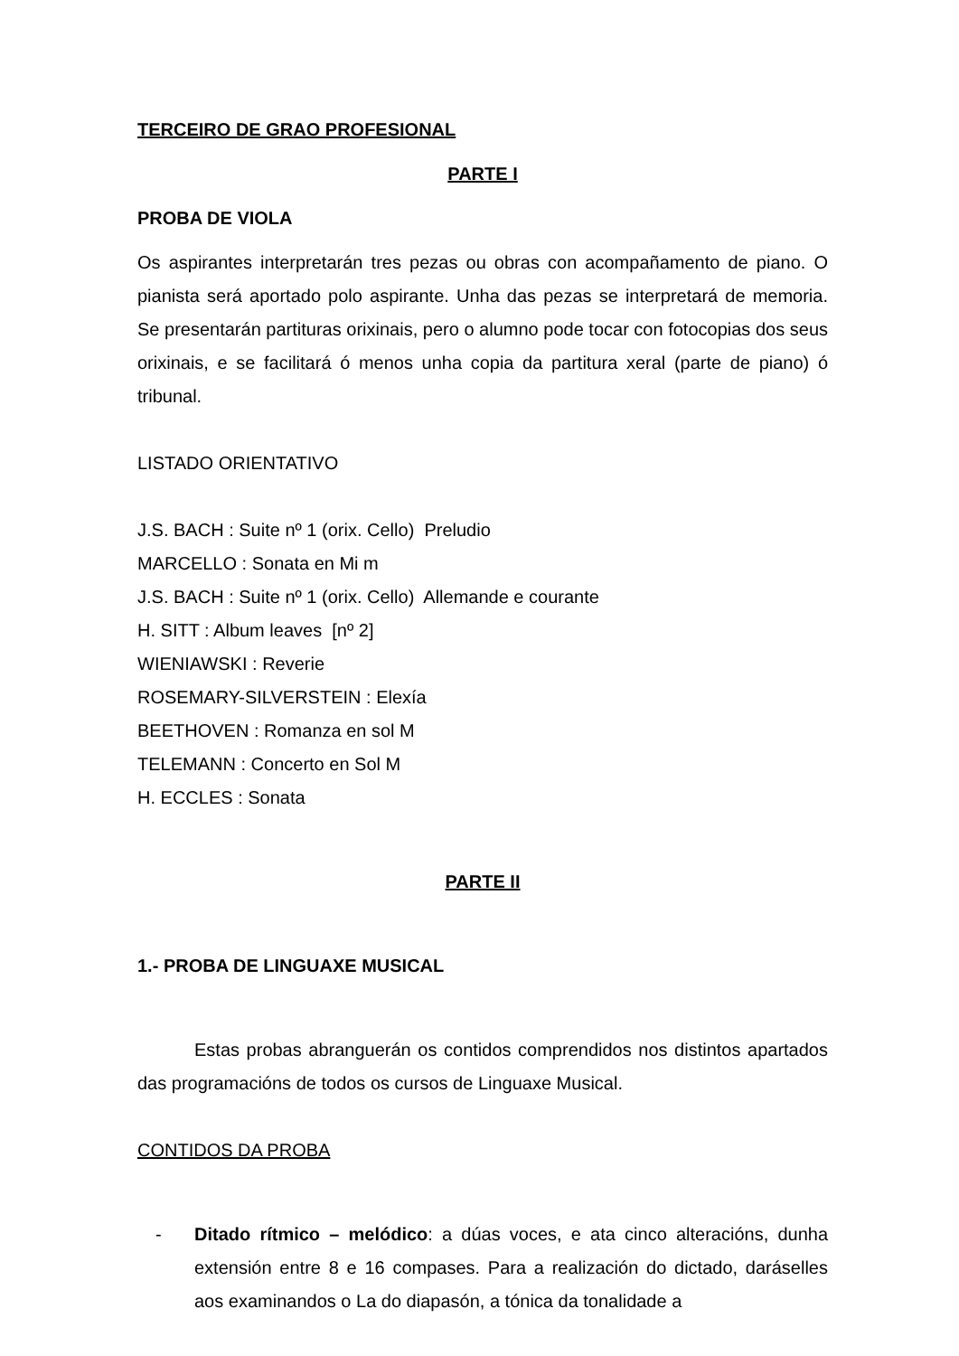TERCEIRO DE GRAO PROFESIONAL
PARTE I
PROBA DE VIOLA
Os aspirantes interpretarán tres pezas ou obras con acompañamento de piano. O pianista será aportado polo aspirante. Unha das pezas se interpretará de memoria. Se presentarán partituras orixinais, pero o alumno pode tocar con fotocopias dos seus orixinais, e se facilitará ó menos unha copia da partitura xeral (parte de piano) ó tribunal.
LISTADO ORIENTATIVO
J.S. BACH : Suite nº 1 (orix. Cello) Preludio
MARCELLO : Sonata en Mi m
J.S. BACH : Suite nº 1 (orix. Cello) Allemande e courante
H. SITT : Album leaves [nº 2]
WIENIAWSKI : Reverie
ROSEMARY-SILVERSTEIN : Elexía
BEETHOVEN : Romanza en sol M
TELEMANN : Concerto en Sol M
H. ECCLES : Sonata
PARTE II
1.- PROBA DE LINGUAXE MUSICAL
Estas probas abranguerán os contidos comprendidos nos distintos apartados das programacións de todos os cursos de Linguaxe Musical.
CONTIDOS DA PROBA
- Ditado rítmico – melódico: a dúas voces, e ata cinco alteracións, dunha extensión entre 8 e 16 compases. Para a realización do dictado, daráselles aos examinandos o La do diapasón, a tónica da tonalidade a